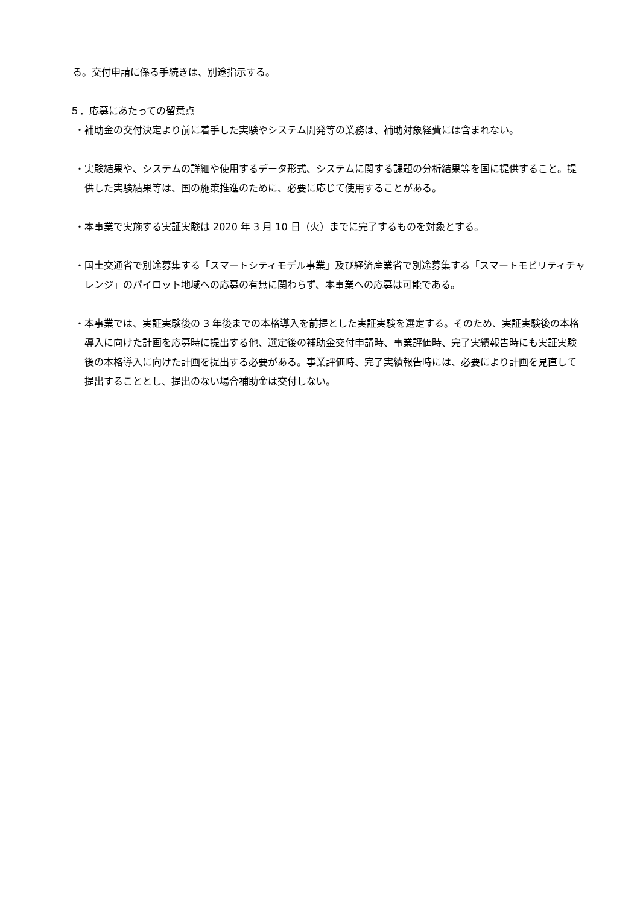る。交付申請に係る手続きは、別途指示する。
５．応募にあたっての留意点
・補助金の交付決定より前に着手した実験やシステム開発等の業務は、補助対象経費には含まれない。
・実験結果や、システムの詳細や使用するデータ形式、システムに関する課題の分析結果等を国に提供すること。提供した実験結果等は、国の施策推進のために、必要に応じて使用することがある。
・本事業で実施する実証実験は 2020 年 3 月 10 日（火）までに完了するものを対象とする。
・国土交通省で別途募集する「スマートシティモデル事業」及び経済産業省で別途募集する「スマートモビリティチャレンジ」のパイロット地域への応募の有無に関わらず、本事業への応募は可能である。
・本事業では、実証実験後の 3 年後までの本格導入を前提とした実証実験を選定する。そのため、実証実験後の本格導入に向けた計画を応募時に提出する他、選定後の補助金交付申請時、事業評価時、完了実績報告時にも実証実験後の本格導入に向けた計画を提出する必要がある。事業評価時、完了実績報告時には、必要により計画を見直して提出することとし、提出のない場合補助金は交付しない。